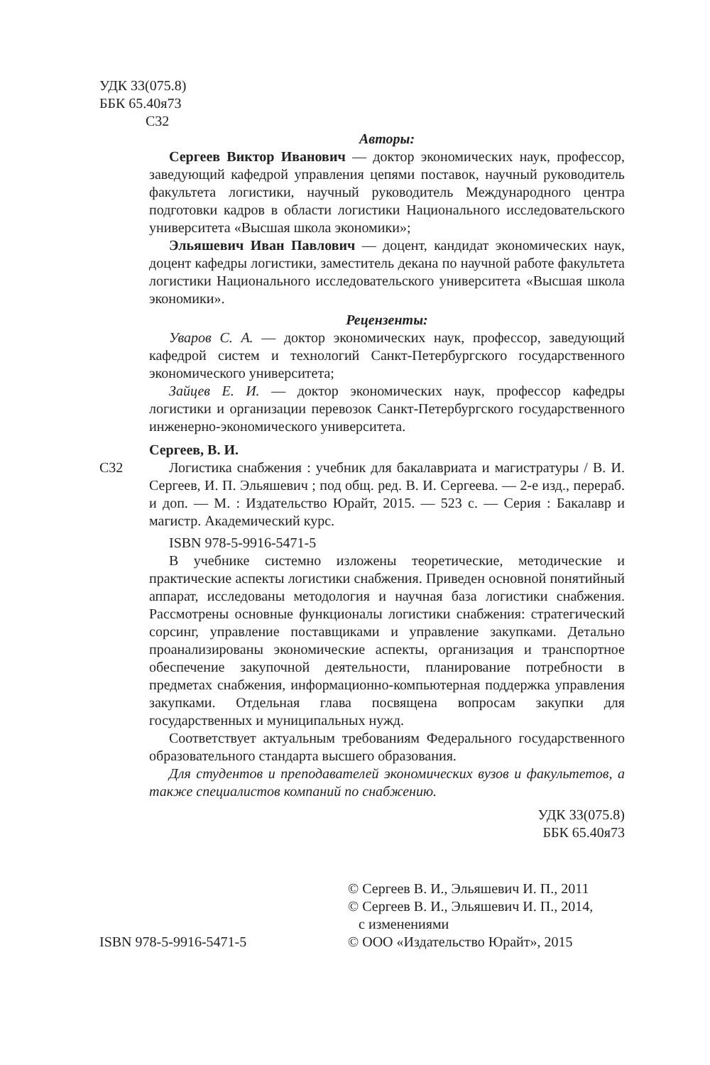УДК 33(075.8)
ББК 65.40я73
С32
Авторы:
Сергеев Виктор Иванович — доктор экономических наук, профессор, заведующий кафедрой управления цепями поставок, научный руководитель факультета логистики, научный руководитель Международного центра подготовки кадров в области логистики Национального исследовательского университета «Высшая школа экономики»;
Эльяшевич Иван Павлович — доцент, кандидат экономических наук, доцент кафедры логистики, заместитель декана по научной работе факультета логистики Национального исследовательского университета «Высшая школа экономики».
Рецензенты:
Уваров С. А. — доктор экономических наук, профессор, заведующий кафедрой систем и технологий Санкт-Петербургского государственного экономического университета;
Зайцев Е. И. — доктор экономических наук, профессор кафедры логистики и организации перевозок Санкт-Петербургского государственного инженерно-экономического университета.
Сергеев, В. И.
С32 Логистика снабжения : учебник для бакалавриата и магистратуры / В. И. Сергеев, И. П. Эльяшевич ; под общ. ред. В. И. Сергеева. — 2-е изд., перераб. и доп. — М. : Издательство Юрайт, 2015. — 523 с. — Серия : Бакалавр и магистр. Академический курс.
ISBN 978-5-9916-5471-5
В учебнике системно изложены теоретические, методические и практические аспекты логистики снабжения. Приведен основной понятийный аппарат, исследованы методология и научная база логистики снабжения. Рассмотрены основные функционалы логистики снабжения: стратегический сорсинг, управление поставщиками и управление закупками. Детально проанализированы экономические аспекты, организация и транспортное обеспечение закупочной деятельности, планирование потребности в предметах снабжения, информационно-компьютерная поддержка управления закупками. Отдельная глава посвящена вопросам закупки для государственных и муниципальных нужд.
Соответствует актуальным требованиям Федерального государственного образовательного стандарта высшего образования.
Для студентов и преподавателей экономических вузов и факультетов, а также специалистов компаний по снабжению.
УДК 33(075.8)
ББК 65.40я73
ISBN 978-5-9916-5471-5 © Сергеев В. И., Эльяшевич И. П., 2011
© Сергеев В. И., Эльяшевич И. П., 2014,
с изменениями
© ООО «Издательство Юрайт», 2015